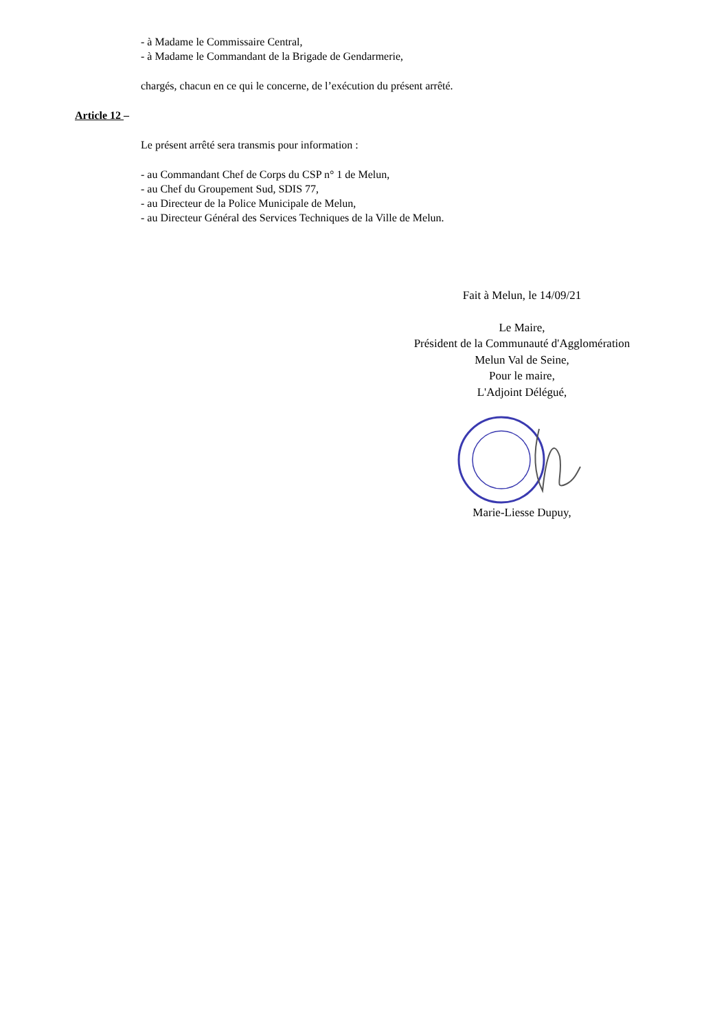- à Madame le Commissaire Central,
- à Madame le Commandant de la Brigade de Gendarmerie,
chargés, chacun en ce qui le concerne, de l’exécution du présent arrêté.
Article 12 –
Le présent arrêté sera transmis pour information :
- au Commandant Chef de Corps du CSP n° 1 de Melun,
- au Chef du Groupement Sud, SDIS 77,
- au Directeur de la Police Municipale de Melun,
- au Directeur Général des Services Techniques de la Ville de Melun.
Fait à Melun, le 14/09/21
Le Maire,
Président de la Communauté d'Agglomération
Melun Val de Seine,
Pour le maire,
L'Adjoint Délégué,
Marie-Liesse Dupuy,